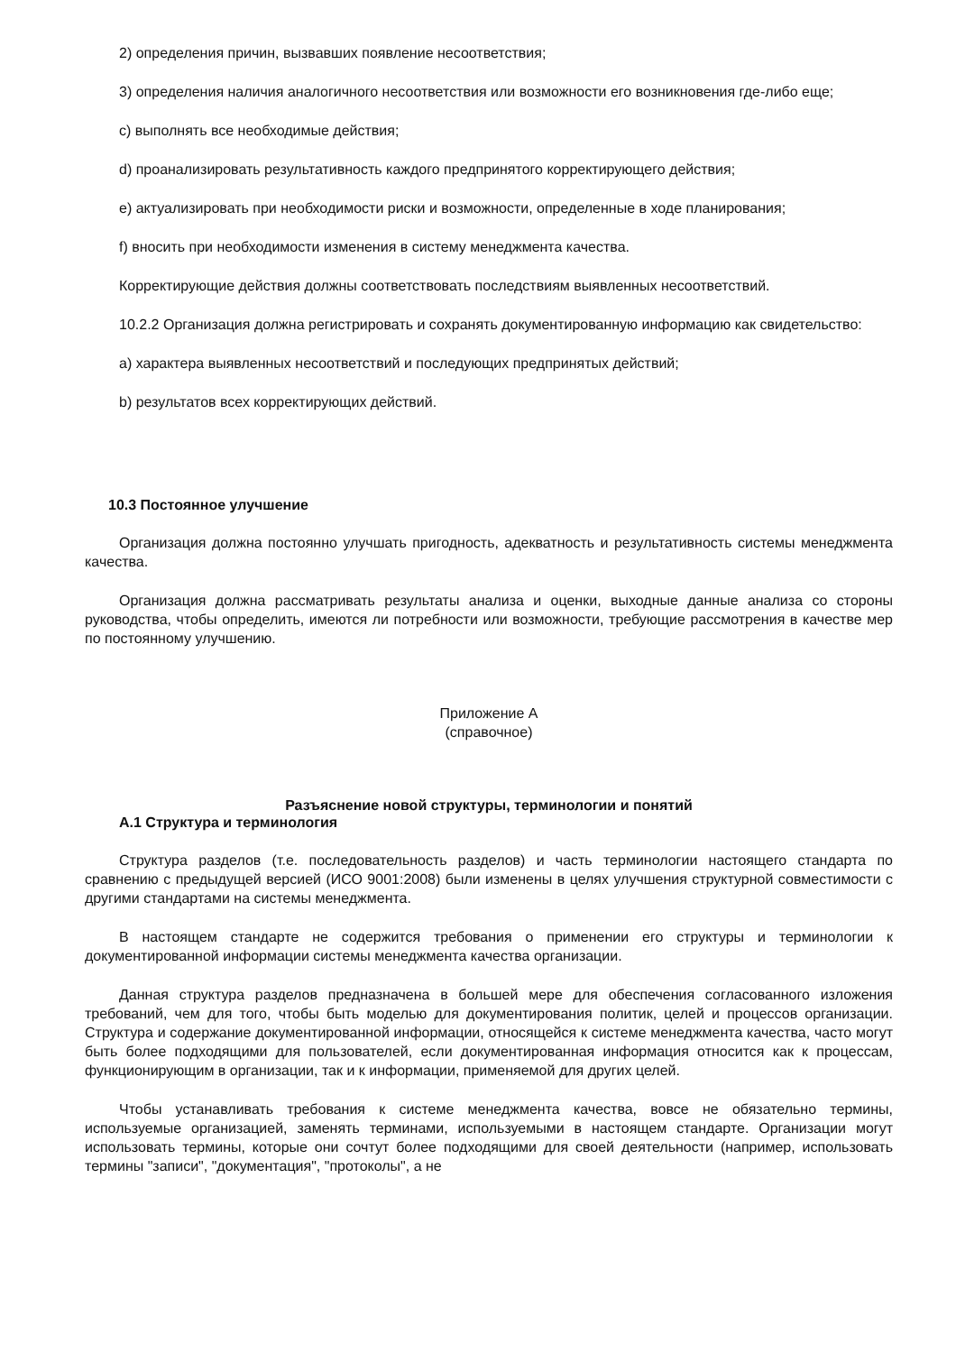2) определения причин, вызвавших появление несоответствия;
3) определения наличия аналогичного несоответствия или возможности его возникновения где-либо еще;
c) выполнять все необходимые действия;
d) проанализировать результативность каждого предпринятого корректирующего действия;
e) актуализировать при необходимости риски и возможности, определенные в ходе планирования;
f) вносить при необходимости изменения в систему менеджмента качества.
Корректирующие действия должны соответствовать последствиям выявленных несоответствий.
10.2.2 Организация должна регистрировать и сохранять документированную информацию как свидетельство:
a) характера выявленных несоответствий и последующих предпринятых действий;
b) результатов всех корректирующих действий.
10.3 Постоянное улучшение
Организация должна постоянно улучшать пригодность, адекватность и результативность системы менеджмента качества.
Организация должна рассматривать результаты анализа и оценки, выходные данные анализа со стороны руководства, чтобы определить, имеются ли потребности или возможности, требующие рассмотрения в качестве мер по постоянному улучшению.
Приложение А
(справочное)
Разъяснение новой структуры, терминологии и понятий
А.1 Структура и терминология
Структура разделов (т.е. последовательность разделов) и часть терминологии настоящего стандарта по сравнению с предыдущей версией (ИСО 9001:2008) были изменены в целях улучшения структурной совместимости с другими стандартами на системы менеджмента.
В настоящем стандарте не содержится требования о применении его структуры и терминологии к документированной информации системы менеджмента качества организации.
Данная структура разделов предназначена в большей мере для обеспечения согласованного изложения требований, чем для того, чтобы быть моделью для документирования политик, целей и процессов организации. Структура и содержание документированной информации, относящейся к системе менеджмента качества, часто могут быть более подходящими для пользователей, если документированная информация относится как к процессам, функционирующим в организации, так и к информации, применяемой для других целей.
Чтобы устанавливать требования к системе менеджмента качества, вовсе не обязательно термины, используемые организацией, заменять терминами, используемыми в настоящем стандарте. Организации могут использовать термины, которые они сочтут более подходящими для своей деятельности (например, использовать термины "записи", "документация", "протоколы", а не